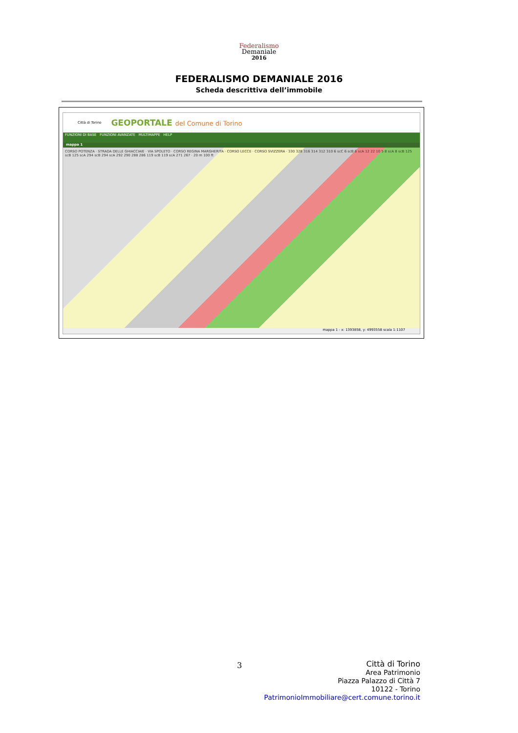Federalismo
Demaniale
2016
FEDERALISMO DEMANIALE 2016
Scheda descrittiva dell’immobile
Città di Torino GEOPORTALE del Comune di Torino
FUNZIONI DI BASE FUNZIONI AVANZATE MULTIMAPPE HELP
mappa 1
CORSO POTENZA · STRADA DELLE GHIACCIAIE · VIA SPOLETO · CORSO REGINA MARGHERITA · CORSO LECCE · CORSO SVIZZERA · 330 328 316 314 312 310 6 scC 6 scB 6 scA 12 22 10 5 8 scA 8 scB 125 scB 125 scA 294 scB 294 scA 292 290 288 286 119 scB 119 scA 271 267 · 20 m 100 ft
mappa 1 - x: 1393858, y: 4993558 scala 1:1107
3
Città di Torino
Area Patrimonio
Piazza Palazzo di Città 7
10122 - Torino
PatrimonioImmobiliare@cert.comune.torino.it